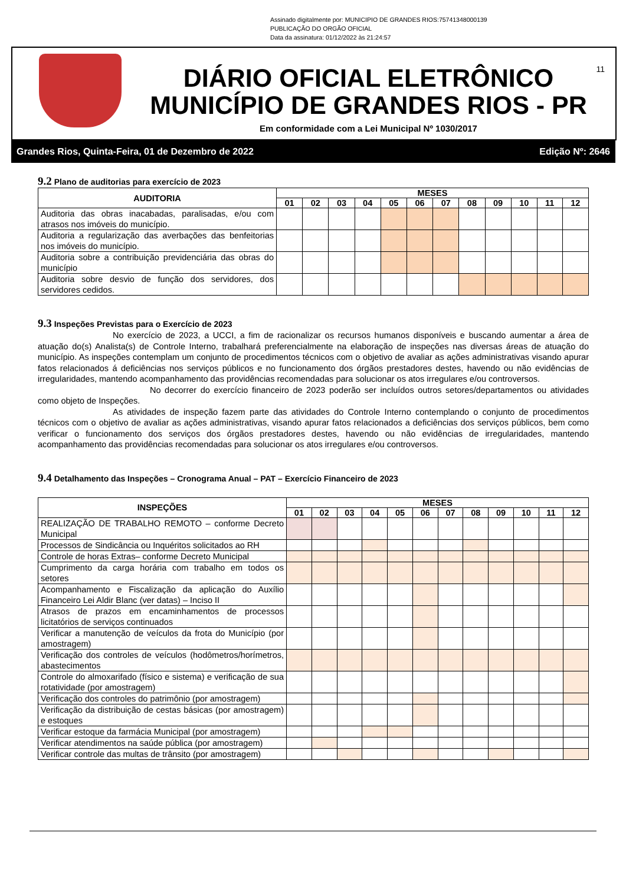Assinado digitalmente por: MUNICIPIO DE GRANDES RIOS:75741348000139
PUBLICAÇÃO DO ORGÃO OFICIAL
Data da assinatura: 01/12/2022 às 21:24:57
DIÁRIO OFICIAL ELETRÔNICO
MUNICÍPIO DE GRANDES RIOS - PR
Em conformidade com a Lei Municipal Nº 1030/2017
11
Grandes Rios, Quinta-Feira, 01 de Dezembro de 2022 Edição Nº: 2646
9.2 Plano de auditorias para exercício de 2023
| AUDITORIA | MESES | | | | | | | | | | | |
| --- | --- | --- | --- | --- | --- | --- | --- | --- | --- | --- | --- | --- |
| | 01 | 02 | 03 | 04 | 05 | 06 | 07 | 08 | 09 | 10 | 11 | 12 |
| Auditoria das obras inacabadas, paralisadas, e/ou com atrasos nos imóveis do município. | | | | | | | | | | | | |
| Auditoria a regularização das averbações das benfeitorias nos imóveis do município. | | | | | | | | | | | | |
| Auditoria sobre a contribuição previdenciária das obras do município | | | | | | | | | | | | |
| Auditoria sobre desvio de função dos servidores, dos servidores cedidos. | | | | | | | | | | | | |
9.3 Inspeções Previstas para o Exercício de 2023
No exercício de 2023, a UCCI, a fim de racionalizar os recursos humanos disponíveis e buscando aumentar a área de atuação do(s) Analista(s) de Controle Interno, trabalhará preferencialmente na elaboração de inspeções nas diversas áreas de atuação do município. As inspeções contemplam um conjunto de procedimentos técnicos com o objetivo de avaliar as ações administrativas visando apurar fatos relacionados á deficiências nos serviços públicos e no funcionamento dos órgãos prestadores destes, havendo ou não evidências de irregularidades, mantendo acompanhamento das providências recomendadas para solucionar os atos irregulares e/ou controversos.
No decorrer do exercício financeiro de 2023 poderão ser incluídos outros setores/departamentos ou atividades como objeto de Inspeções.
As atividades de inspeção fazem parte das atividades do Controle Interno contemplando o conjunto de procedimentos técnicos com o objetivo de avaliar as ações administrativas, visando apurar fatos relacionados a deficiências dos serviços públicos, bem como verificar o funcionamento dos serviços dos órgãos prestadores destes, havendo ou não evidências de irregularidades, mantendo acompanhamento das providências recomendadas para solucionar os atos irregulares e/ou controversos.
9.4 Detalhamento das Inspeções – Cronograma Anual – PAT – Exercício Financeiro de 2023
| INSPEÇÕES | MESES | | | | | | | | | | | |
| --- | --- | --- | --- | --- | --- | --- | --- | --- | --- | --- | --- | --- |
| | 01 | 02 | 03 | 04 | 05 | 06 | 07 | 08 | 09 | 10 | 11 | 12 |
| REALIZAÇÃO DE TRABALHO REMOTO – conforme Decreto Municipal | | | | | | | | | | | | |
| Processos de Sindicância ou Inquéritos solicitados ao RH | | | | | | | | | | | | |
| Controle de horas Extras– conforme Decreto Municipal | | | | | | | | | | | | |
| Cumprimento da carga horária com trabalho em todos os setores | | | | | | | | | | | | |
| Acompanhamento e Fiscalização da aplicação do Auxílio Financeiro Lei Aldir Blanc (ver datas) – Inciso II | | | | | | | | | | | | |
| Atrasos de prazos em encaminhamentos de processos licitatórios de serviços continuados | | | | | | | | | | | | |
| Verificar a manutenção de veículos da frota do Município (por amostragem) | | | | | | | | | | | | |
| Verificação dos controles de veículos (hodômetros/horímetros, abastecimentos | | | | | | | | | | | | |
| Controle do almoxarifado (físico e sistema) e verificação de sua rotatividade (por amostragem) | | | | | | | | | | | | |
| Verificação dos controles do patrimônio (por amostragem) | | | | | | | | | | | | |
| Verificação da distribuição de cestas básicas (por amostragem) e estoques | | | | | | | | | | | | |
| Verificar estoque da farmácia Municipal (por amostragem) | | | | | | | | | | | | |
| Verificar atendimentos na saúde pública (por amostragem) | | | | | | | | | | | | |
| Verificar controle das multas de trânsito (por amostragem) | | | | | | | | | | | | |